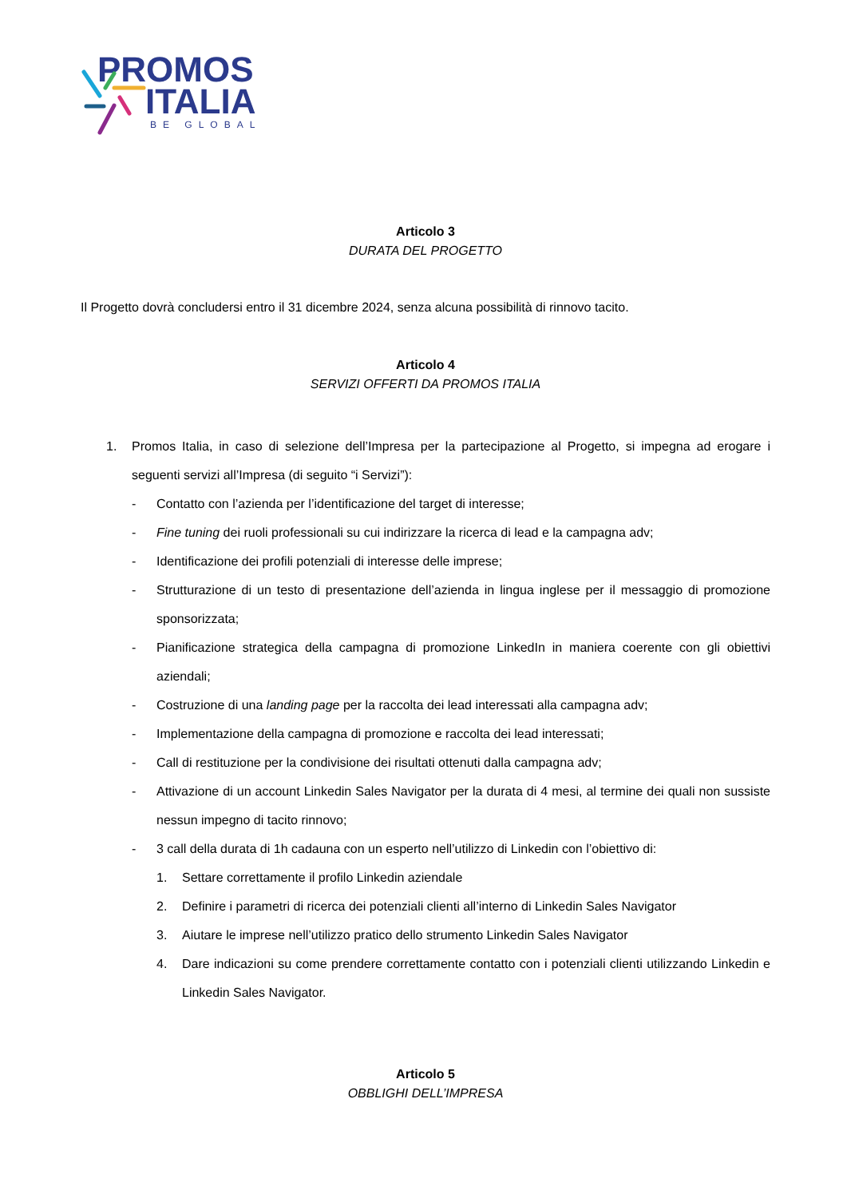PROMOS
ITALIA
BE GLOBAL
Articolo 3
DURATA DEL PROGETTO
Il Progetto dovrà concludersi entro il 31 dicembre 2024, senza alcuna possibilità di rinnovo tacito.
Articolo 4
SERVIZI OFFERTI DA PROMOS ITALIA
1. Promos Italia, in caso di selezione dell’Impresa per la partecipazione al Progetto, si impegna ad erogare i seguenti servizi all’Impresa (di seguito “i Servizi”):
- Contatto con l’azienda per l’identificazione del target di interesse;
- Fine tuning dei ruoli professionali su cui indirizzare la ricerca di lead e la campagna adv;
- Identificazione dei profili potenziali di interesse delle imprese;
- Strutturazione di un testo di presentazione dell’azienda in lingua inglese per il messaggio di promozione sponsorizzata;
- Pianificazione strategica della campagna di promozione LinkedIn in maniera coerente con gli obiettivi aziendali;
- Costruzione di una landing page per la raccolta dei lead interessati alla campagna adv;
- Implementazione della campagna di promozione e raccolta dei lead interessati;
- Call di restituzione per la condivisione dei risultati ottenuti dalla campagna adv;
- Attivazione di un account Linkedin Sales Navigator per la durata di 4 mesi, al termine dei quali non sussiste nessun impegno di tacito rinnovo;
- 3 call della durata di 1h cadauna con un esperto nell’utilizzo di Linkedin con l’obiettivo di:
1. Settare correttamente il profilo Linkedin aziendale
2. Definire i parametri di ricerca dei potenziali clienti all’interno di Linkedin Sales Navigator
3. Aiutare le imprese nell’utilizzo pratico dello strumento Linkedin Sales Navigator
4. Dare indicazioni su come prendere correttamente contatto con i potenziali clienti utilizzando Linkedin e Linkedin Sales Navigator.
Articolo 5
OBBLIGHI DELL’IMPRESA